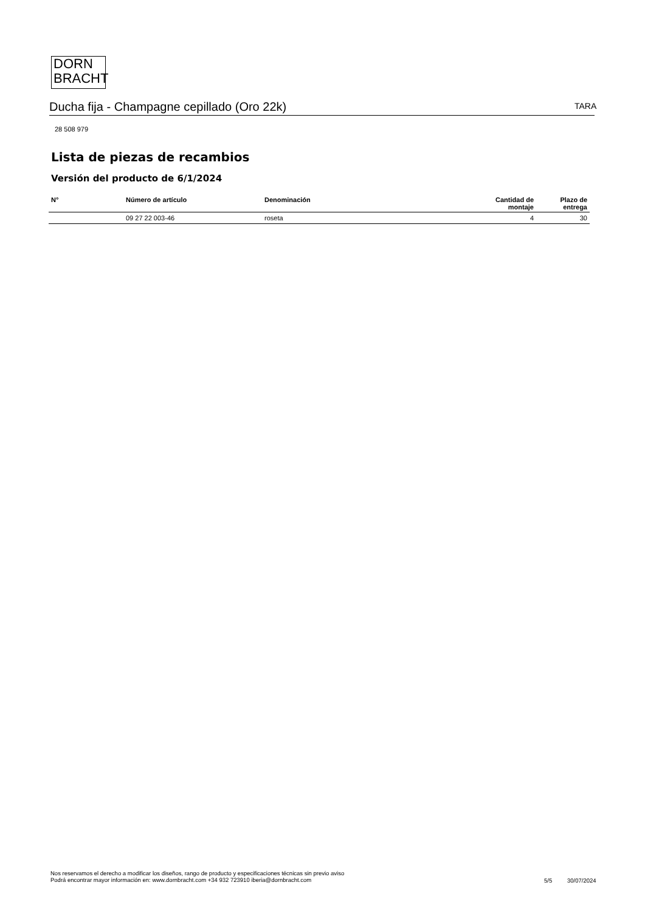DORN
BRACHT
Ducha fija - Champagne cepillado (Oro 22k) TARA
28 508 979
Lista de piezas de recambios
Versión del producto de 6/1/2024
| N° | Número de artículo | Denominación | Cantidad de montaje | Plazo de entrega |
| --- | --- | --- | --- | --- |
| | 09 27 22 003-46 | roseta | 4 | 30 |
Nos reservamos el derecho a modificar los diseños, rango de producto y especificaciones técnicas sin previo aviso
Podrá encontrar mayor información en: www.dornbracht.com +34 932 723910 iberia@dornbracht.com
5/5 30/07/2024